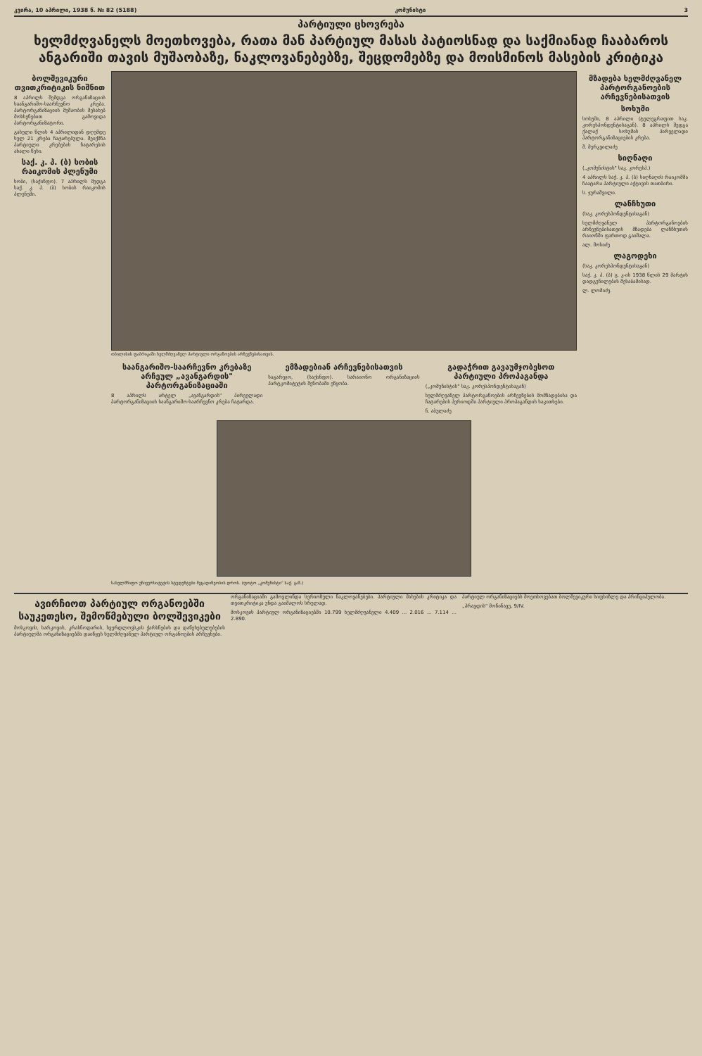კვირა, 10 აპრილი, 1938 წ. № 82 (5188) კომუნისტი 3
პარტიული ცხოვრება
ხელმძღვანელს მოეთხოვება, რათა მან პარტიულ მასას პატიოსნად და საქმიანად ჩააბაროს ანგარიში თავის მუშაობაზე, ნაკლოვანებებზე, შეცდომებზე და მოისმინოს მასების კრიტიკა
ბოლშევიკური თვითკრიტიკის ნიშნით
8 აპრილს შემდგა ორგანიზაციის საანგარიშო-საარჩევნო კრება. პარტორგანიზაციის მუშაობის შესახებ მოხსენებით გამოვიდა პარტორგანიზატორი.
გასული წლის 4 აპრილიდან დღემდე სულ 21 კრება ჩატარებულა. შეიქმნა პარტიული კრებების ჩატარების ახალი წესი.
საქ. კ. პ. (ბ) ხობის რაიკომის პლენუმი
ხობი, (საქინფო). 7 აპრილს შედგა საქ. კ. პ. (ბ) ხობის რაიკომის პლენუმი.
თბილისის ფაბრიკაში ხელმძღვანელ პარტიული ორგანოების არჩევნებისათვის.
საანგარიშო-საარჩევნო კრებაზე არჩეულ „ავანგარდის" პარტორგანიზაციაში
8 აპრილს არტელ „ავანგარდის" პირველადი პარტორგანიზაციის საანგარიშო-საარჩევნო კრება ჩატარდა.
ემზადებიან არჩევნებისათვის
საგარეჯო, (საქინფო). სარაიონო ორგანიზაციის პარტკომიტეტის შენობაში ეწყობა.
გადაჭრით გავაუმჯობესოთ პარტიული პროპაგანდა
(„კომუნისტის" საკ. კორესპონდენტისაგან)
ხელმძღვანელ პარტორგანოების არჩევნების მომზადებისა და ჩატარების პერიოდში პარტიული პროპაგანდის საკითხები.
ნ. აბულაძე
სახელმწიფო უნივერსიტეტის სტუდენტები მეცადინეობის დროს. (ფოტო „კომუნისტი" საქ. გაზ.)
მზადება ხელმძღვანელ პარტორგანოების არჩევნებისათვის
სოხუმი
სოხუმი, 8 აპრილი (ტელეგრაფით საკ. კორესპონდენტისაგან). 8 აპრილს შედგა ქალაქ სოხუმის პირველადი პარტორგანიზაციების კრება.
შ. მერკვილაძე
სიღნაღი
(„კომუნისტის" საკ. კორესპ.)
4 აპრილს საქ. კ. პ. (ბ) სიღნაღის რაიკომმა ჩაატარა პარტიული აქტივის თათბირი.
ს. ჯურაშვილი.
ლანჩხუთი
(საკ. კორესპონდენტისაგან)
ხელმძღვანელ პარტორგანოების არჩევნებისათვის მზადება ლანჩხუთის რაიონში ფართოდ გაიშალა.
ალ. მოსიძე
ლაგოდეხი
(საკ. კორესპონდენტისაგან)
საქ. კ. პ. (ბ) ც. კ-ის 1938 წლის 29 მარტის დადგენილების შესაბამისად.
ლ. ლომიძე.
ავირჩიოთ პარტიულ ორგანოებში საუკეთესო, შემოწმებული ბოლშევიკები
მოსკოვის, ხარკოვის, კრასნოდარის, სვერდლოვსკის ქარხნების და დაწესებულებების პარტიულმა ორგანიზაციებმა დაიწყეს ხელმძღვანელ პარტიულ ორგანოების არჩევნები.
ორგანიზაციაში გამოვლინდა სერიოზული ნაკლოვანებები. პარტიული მასების კრიტიკა და თვითკრიტიკა უნდა გაიშალოს სრულად.
მოსკოვის პარტიულ ორგანიზაციებში 10.799 ხელმძღვანელი 4.409 ... 2.016 ... 7.114 ... 2.890.
პარტიულ ორგანიზაციებს მოეთხოვებათ ბოლშევიკური სიფხიზლე და პრინციპულობა.
„პრავდის" მოწინავე, 9/IV.